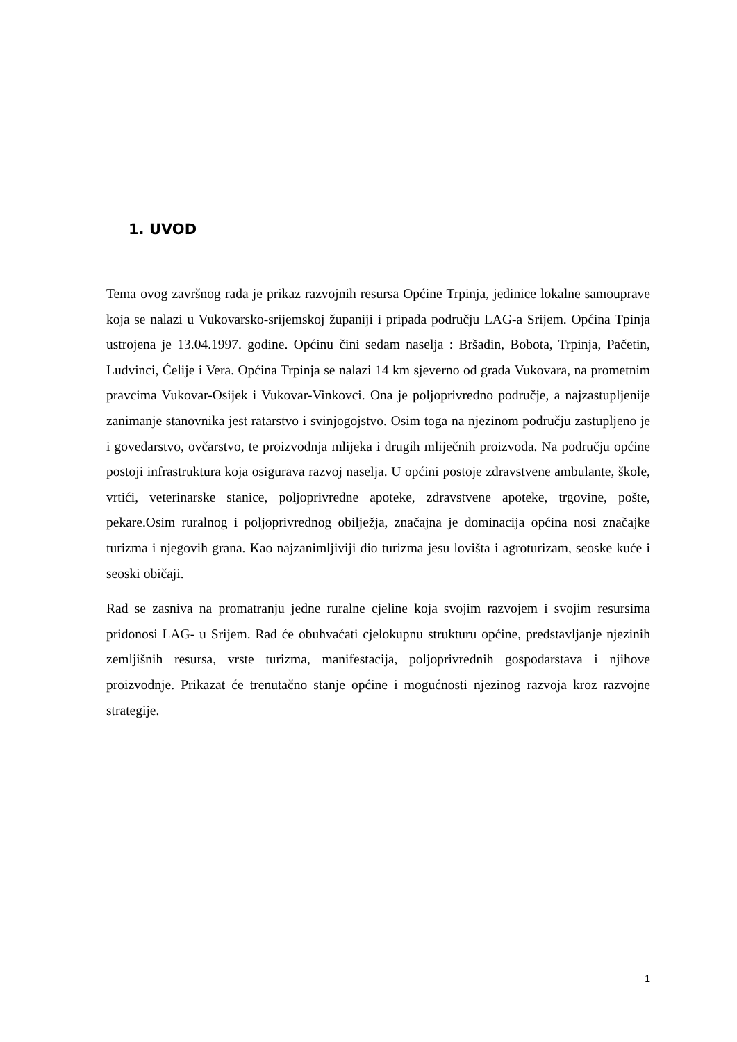1. UVOD
Tema ovog završnog rada je prikaz razvojnih resursa Općine Trpinja, jedinice lokalne samouprave koja se nalazi u Vukovarsko-srijemskoj županiji i pripada području LAG-a Srijem. Općina Tpinja ustrojena je 13.04.1997. godine. Općinu čini sedam naselja : Bršadin, Bobota, Trpinja, Pačetin, Ludvinci, Ćelije i Vera. Općina Trpinja se nalazi 14 km sjeverno od grada Vukovara, na prometnim pravcima Vukovar-Osijek i Vukovar-Vinkovci. Ona je poljoprivredno područje, a najzastupljenije zanimanje stanovnika jest ratarstvo i svinjogojstvo. Osim toga na njezinom području zastupljeno je i govedarstvo, ovčarstvo, te proizvodnja mlijeka i drugih mliječnih proizvoda. Na području općine postoji infrastruktura koja osigurava razvoj naselja. U općini postoje zdravstvene ambulante, škole, vrtići, veterinarske stanice, poljoprivredne apoteke, zdravstvene apoteke, trgovine, pošte, pekare.Osim ruralnog i poljoprivrednog obilježja, značajna je dominacija općina nosi značajke turizma i njegovih grana. Kao najzanimljiviji dio turizma jesu lovišta i agroturizam, seoske kuće i seoski običaji.
Rad se zasniva na promatranju jedne ruralne cjeline koja svojim razvojem i svojim resursima pridonosi LAG- u Srijem. Rad će obuhvaćati cjelokupnu strukturu općine, predstavljanje njezinih zemljišnih resursa, vrste turizma, manifestacija, poljoprivrednih gospodarstava i njihove proizvodnje. Prikazat će trenutačno stanje općine i mogućnosti njezinog razvoja kroz razvojne strategije.
1